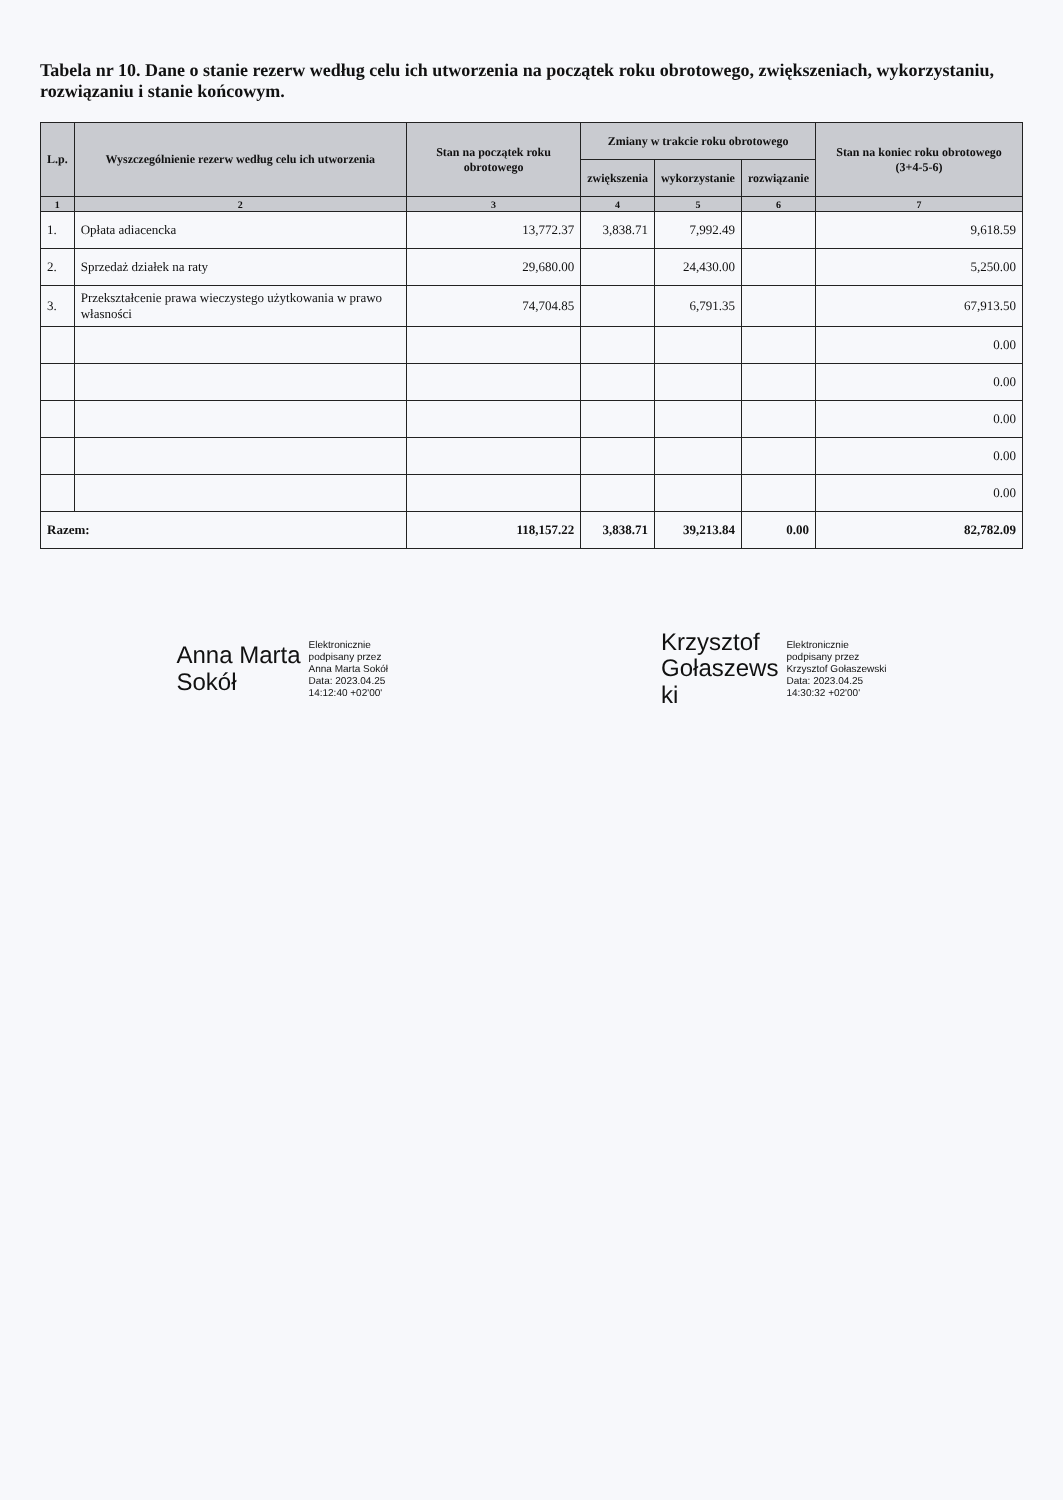Tabela nr 10. Dane o stanie rezerw według celu ich utworzenia na początek roku obrotowego, zwiększeniach, wykorzystaniu, rozwiązaniu i stanie końcowym.
| L.p. | Wyszczególnienie rezerw według celu ich utworzenia | Stan na początek roku obrotowego | Zmiany w trakcie roku obrotowego | | | Stan na koniec roku obrotowego (3+4-5-6) |
| --- | --- | --- | --- | --- | --- | --- |
| | | | zwiększenia | wykorzystanie | rozwiązanie | |
| 1 | 2 | 3 | 4 | 5 | 6 | 7 |
| 1. | Opłata adiacencka | 13,772.37 | 3,838.71 | 7,992.49 | | 9,618.59 |
| 2. | Sprzedaż działek na raty | 29,680.00 | | 24,430.00 | | 5,250.00 |
| 3. | Przekształcenie prawa wieczystego użytkowania w prawo własności | 74,704.85 | | 6,791.35 | | 67,913.50 |
| | | | | | | 0.00 |
| | | | | | | 0.00 |
| | | | | | | 0.00 |
| | | | | | | 0.00 |
| | | | | | | 0.00 |
| Razem: | | 118,157.22 | 3,838.71 | 39,213.84 | 0.00 | 82,782.09 |
Anna Marta
Sokół
Elektronicznie
podpisany przez
Anna Marta Sokół
Data: 2023.04.25
14:12:40 +02'00'
Krzysztof
Gołaszews
ki
Elektronicznie
podpisany przez
Krzysztof Gołaszewski
Data: 2023.04.25
14:30:32 +02'00'